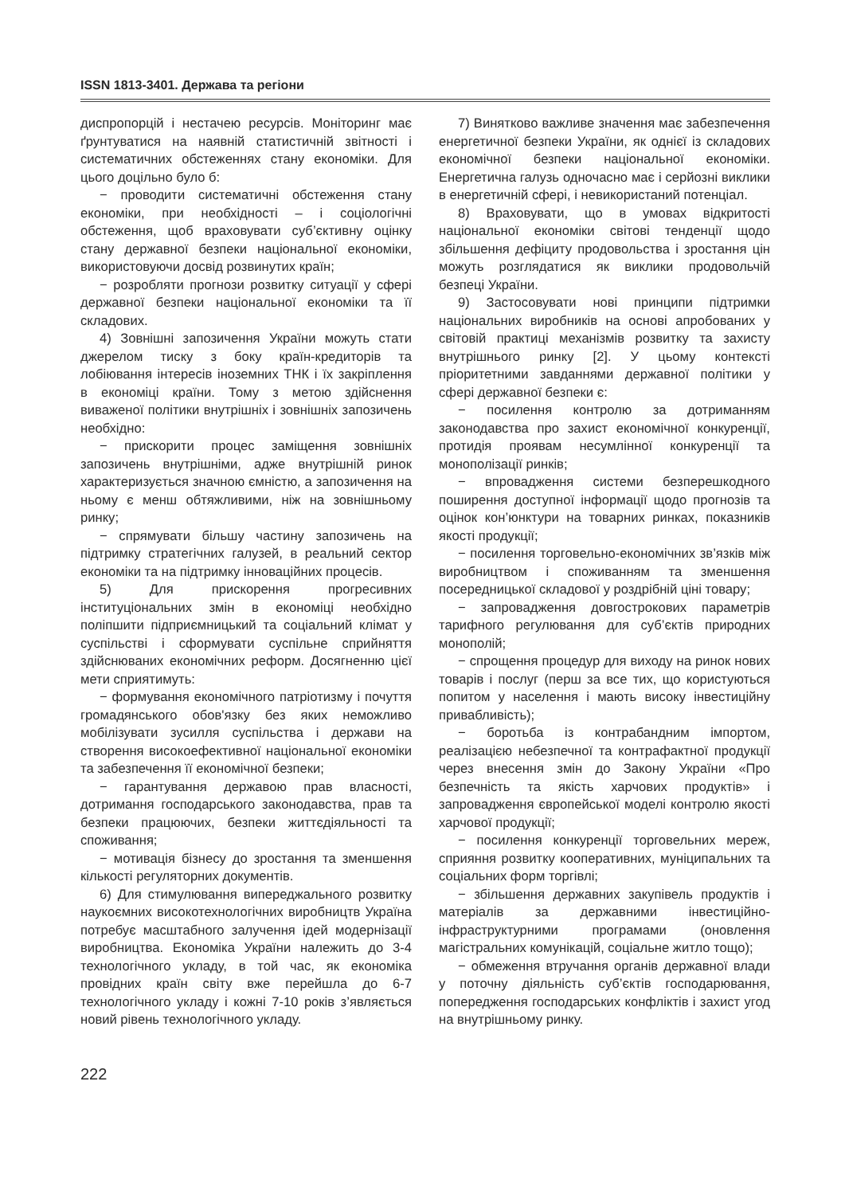ISSN 1813-3401. Держава та регіони
диспропорцій і нестачею ресурсів. Моніторинг має ґрунтуватися на наявній статистичній звітності і систематичних обстеженнях стану економіки. Для цього доцільно було б:
− проводити систематичні обстеження стану економіки, при необхідності – і соціологічні обстеження, щоб враховувати суб’єктивну оцінку стану державної безпеки національної економіки, використовуючи досвід розвинутих країн;
− розробляти прогнози розвитку ситуації у сфері державної безпеки національної економіки та її складових.
4) Зовнішні запозичення України можуть стати джерелом тиску з боку країн-кредиторів та лобіювання інтересів іноземних ТНК і їх закріплення в економіці країни. Тому з метою здійснення виваженої політики внутрішніх і зовнішніх запозичень необхідно:
− прискорити процес заміщення зовнішніх запозичень внутрішніми, адже внутрішній ринок характеризується значною ємністю, а запозичення на ньому є менш обтяжливими, ніж на зовнішньому ринку;
− спрямувати більшу частину запозичень на підтримку стратегічних галузей, в реальний сектор економіки та на підтримку інноваційних процесів.
5) Для прискорення прогресивних інституціональних змін в економіці необхідно поліпшити підприємницький та соціальний клімат у суспільстві і сформувати суспільне сприйняття здійснюваних економічних реформ. Досягненню цієї мети сприятимуть:
− формування економічного патріотизму і почуття громадянського обов'язку без яких неможливо мобілізувати зусилля суспільства і держави на створення високоефективної національної економіки та забезпечення її економічної безпеки;
− гарантування державою прав власності, дотримання господарського законодавства, прав та безпеки працюючих, безпеки життєдіяльності та споживання;
− мотивація бізнесу до зростання та зменшення кількості регуляторних документів.
6) Для стимулювання випереджального розвитку наукоємних високотехнологічних виробництв Україна потребує масштабного залучення ідей модернізації виробництва. Економіка України належить до 3-4 технологічного укладу, в той час, як економіка провідних країн світу вже перейшла до 6-7 технологічного укладу і кожні 7-10 років з’являється новий рівень технологічного укладу.
7) Винятково важливе значення має забезпечення енергетичної безпеки України, як однієї із складових економічної безпеки національної економіки. Енергетична галузь одночасно має і серйозні виклики в енергетичній сфері, і невикористаний потенціал.
8) Враховувати, що в умовах відкритості національної економіки світові тенденції щодо збільшення дефіциту продовольства і зростання цін можуть розглядатися як виклики продовольчій безпеці України.
9) Застосовувати нові принципи підтримки національних виробників на основі апробованих у світовій практиці механізмів розвитку та захисту внутрішнього ринку [2]. У цьому контексті пріоритетними завданнями державної політики у сфері державної безпеки є:
− посилення контролю за дотриманням законодавства про захист економічної конкуренції, протидія проявам несумлінної конкуренції та монополізації ринків;
− впровадження системи безперешкодного поширення доступної інформації щодо прогнозів та оцінок кон’юнктури на товарних ринках, показників якості продукції;
− посилення торговельно-економічних зв’язків між виробництвом і споживанням та зменшення посередницької складової у роздрібній ціні товару;
− запровадження довгострокових параметрів тарифного регулювання для суб’єктів природних монополій;
− спрощення процедур для виходу на ринок нових товарів і послуг (перш за все тих, що користуються попитом у населення і мають високу інвестиційну привабливість);
− боротьба із контрабандним імпортом, реалізацією небезпечної та контрафактної продукції через внесення змін до Закону України «Про безпечність та якість харчових продуктів» і запровадження європейської моделі контролю якості харчової продукції;
− посилення конкуренції торговельних мереж, сприяння розвитку кооперативних, муніципальних та соціальних форм торгівлі;
− збільшення державних закупівель продуктів і матеріалів за державними інвестиційно-інфраструктурними програмами (оновлення магістральних комунікацій, соціальне житло тощо);
− обмеження втручання органів державної влади у поточну діяльність суб’єктів господарювання, попередження господарських конфліктів і захист угод на внутрішньому ринку.
222